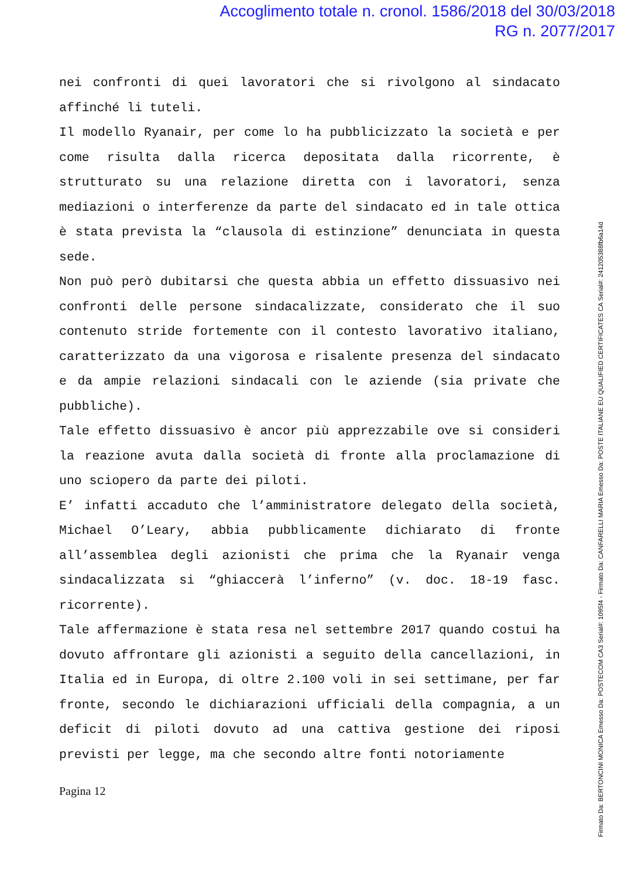Accoglimento totale n. cronol. 1586/2018 del 30/03/2018
RG n. 2077/2017
nei confronti di quei lavoratori che si rivolgono al sindacato affinché li tuteli.
Il modello Ryanair, per come lo ha pubblicizzato la società e per come risulta dalla ricerca depositata dalla ricorrente, è strutturato su una relazione diretta con i lavoratori, senza mediazioni o interferenze da parte del sindacato ed in tale ottica è stata prevista la “clausola di estinzione” denunciata in questa sede.
Non può però dubitarsi che questa abbia un effetto dissuasivo nei confronti delle persone sindacalizzate, considerato che il suo contenuto stride fortemente con il contesto lavorativo italiano, caratterizzato da una vigorosa e risalente presenza del sindacato e da ampie relazioni sindacali con le aziende (sia private che pubbliche).
Tale effetto dissuasivo è ancor più apprezzabile ove si consideri la reazione avuta dalla società di fronte alla proclamazione di uno sciopero da parte dei piloti.
E’ infatti accaduto che l’amministratore delegato della società, Michael O’Leary, abbia pubblicamente dichiarato di fronte all’assemblea degli azionisti che prima che la Ryanair venga sindacalizzata si “ghiaccerà l’inferno” (v. doc. 18-19 fasc. ricorrente).
Tale affermazione è stata resa nel settembre 2017 quando costui ha dovuto affrontare gli azionisti a seguito della cancellazioni, in Italia ed in Europa, di oltre 2.100 voli in sei settimane, per far fronte, secondo le dichiarazioni ufficiali della compagnia, a un deficit di piloti dovuto ad una cattiva gestione dei riposi previsti per legge, ma che secondo altre fonti notoriamente
Pagina 12
Firmato Da: BERTONCINI MONICA Emesso Da: POSTECOM CA3 Serial#: 1095f4 - Firmato Da: CANFARELLI MARIA Emesso Da: POSTE ITALIANE EU QUALIFIED CERTIFICATES CA Serial#: 241205388fb6a14d